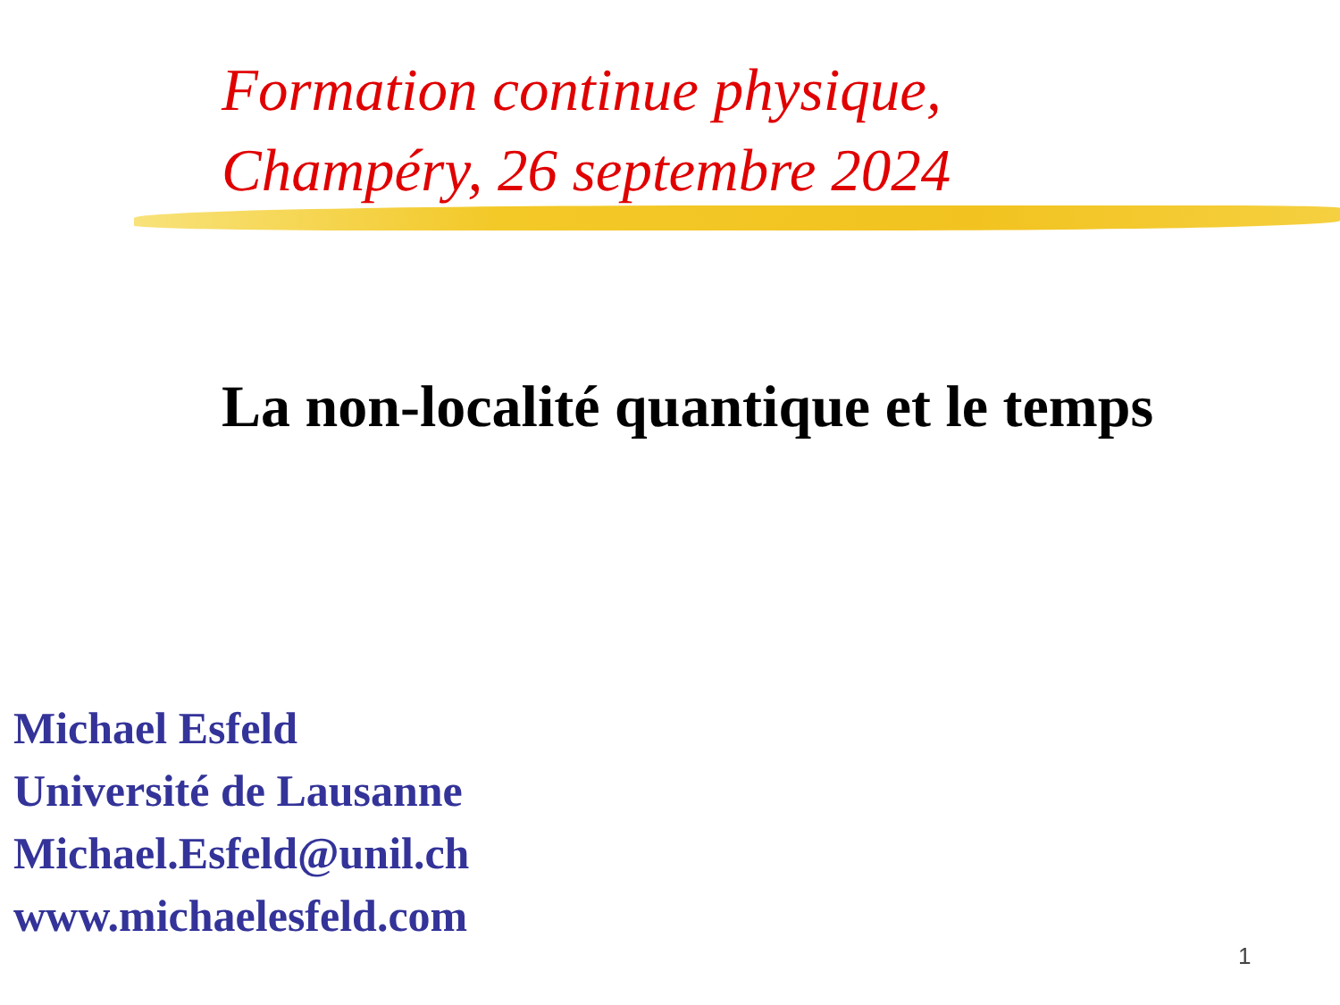Formation continue physique,
Champéry, 26 septembre 2024
La non-localité quantique et le temps
Michael Esfeld
Université de Lausanne
Michael.Esfeld@unil.ch
www.michaelesfeld.com
1